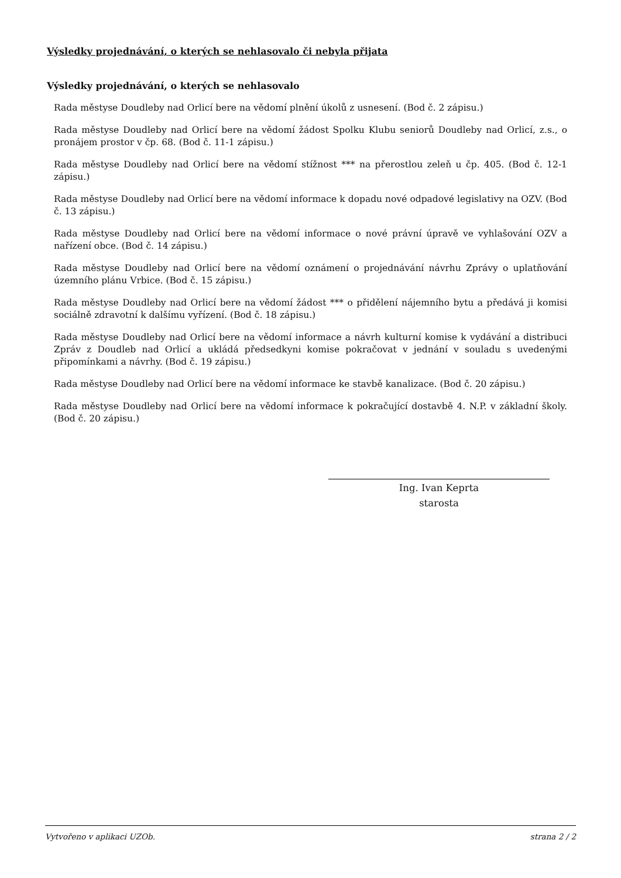Výsledky projednávání, o kterých se nehlasovalo či nebyla přijata
Výsledky projednávání, o kterých se nehlasovalo
Rada městyse Doudleby nad Orlicí bere na vědomí plnění úkolů z usnesení. (Bod č. 2 zápisu.)
Rada městyse Doudleby nad Orlicí bere na vědomí žádost Spolku Klubu seniorů Doudleby nad Orlicí, z.s., o pronájem prostor v čp. 68. (Bod č. 11-1 zápisu.)
Rada městyse Doudleby nad Orlicí bere na vědomí stížnost *** na přerostlou zeleň u čp. 405. (Bod č. 12-1 zápisu.)
Rada městyse Doudleby nad Orlicí bere na vědomí informace k dopadu nové odpadové legislativy na OZV. (Bod č. 13 zápisu.)
Rada městyse Doudleby nad Orlicí bere na vědomí informace o nové právní úpravě ve vyhlašování OZV a nařízení obce. (Bod č. 14 zápisu.)
Rada městyse Doudleby nad Orlicí bere na vědomí oznámení o projednávání návrhu Zprávy o uplatňování územního plánu Vrbice. (Bod č. 15 zápisu.)
Rada městyse Doudleby nad Orlicí bere na vědomí žádost *** o přidělení nájemního bytu a předává ji komisi sociálně zdravotní k dalšímu vyřízení. (Bod č. 18 zápisu.)
Rada městyse Doudleby nad Orlicí bere na vědomí informace a návrh kulturní komise k vydávání a distribuci Zpráv z Doudleb nad Orlicí a ukládá předsedkyni komise pokračovat v jednání v souladu s uvedenými připomínkami a návrhy. (Bod č. 19 zápisu.)
Rada městyse Doudleby nad Orlicí bere na vědomí informace ke stavbě kanalizace. (Bod č. 20 zápisu.)
Rada městyse Doudleby nad Orlicí bere na vědomí informace k pokračující dostavbě 4. N.P. v základní školy. (Bod č. 20 zápisu.)
Ing. Ivan Keprta
starosta
Vytvořeno v aplikaci UZOb. strana 2 / 2